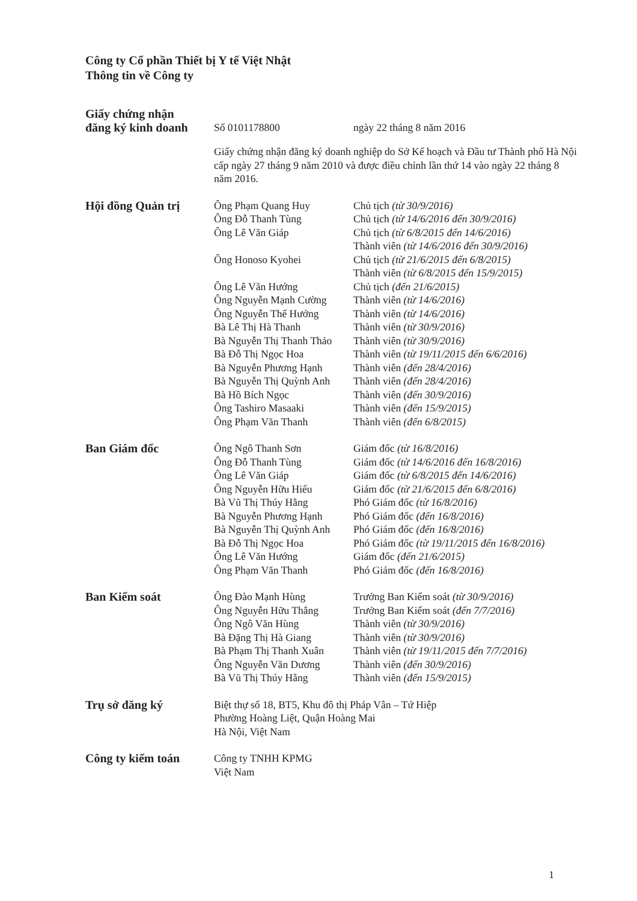Công ty Cổ phần Thiết bị Y tế Việt Nhật
Thông tin về Công ty
| Giấy chứng nhận đăng ký kinh doanh | Số 0101178800 | ngày 22 tháng 8 năm 2016 |
| | Giấy chứng nhận đăng ký doanh nghiệp do Sở Kế hoạch và Đầu tư Thành phố Hà Nội cấp ngày 27 tháng 9 năm 2010 và được điều chỉnh lần thứ 14 vào ngày 22 tháng 8 năm 2016. | |
| Hội đồng Quản trị | Ông Phạm Quang Huy | Chủ tịch (từ 30/9/2016) |
| | Ông Đỗ Thanh Tùng | Chủ tịch (từ 14/6/2016 đến 30/9/2016) |
| | Ông Lê Văn Giáp | Chủ tịch (từ 6/8/2015 đến 14/6/2016) Thành viên (từ 14/6/2016 đến 30/9/2016) |
| | Ông Honoso Kyohei | Chủ tịch (từ 21/6/2015 đến 6/8/2015) Thành viên (từ 6/8/2015 đến 15/9/2015) |
| | Ông Lê Văn Hướng | Chủ tịch (đến 21/6/2015) |
| | Ông Nguyễn Mạnh Cường | Thành viên (từ 14/6/2016) |
| | Ông Nguyễn Thế Hướng | Thành viên (từ 14/6/2016) |
| | Bà Lê Thị Hà Thanh | Thành viên (từ 30/9/2016) |
| | Bà Nguyễn Thị Thanh Thảo | Thành viên (từ 30/9/2016) |
| | Bà Đỗ Thị Ngọc Hoa | Thành viên (từ 19/11/2015 đến 6/6/2016) |
| | Bà Nguyễn Phương Hạnh | Thành viên (đến 28/4/2016) |
| | Bà Nguyễn Thị Quỳnh Anh | Thành viên (đến 28/4/2016) |
| | Bà Hồ Bích Ngọc | Thành viên (đến 30/9/2016) |
| | Ông Tashiro Masaaki | Thành viên (đến 15/9/2015) |
| | Ông Phạm Văn Thanh | Thành viên (đến 6/8/2015) |
| Ban Giám đốc | Ông Ngô Thanh Sơn | Giám đốc (từ 16/8/2016) |
| | Ông Đỗ Thanh Tùng | Giám đốc (từ 14/6/2016 đến 16/8/2016) |
| | Ông Lê Văn Giáp | Giám đốc (từ 6/8/2015 đến 14/6/2016) |
| | Ông Nguyễn Hữu Hiếu | Giám đốc (từ 21/6/2015 đến 6/8/2016) |
| | Bà Vũ Thị Thúy Hằng | Phó Giám đốc (từ 16/8/2016) |
| | Bà Nguyễn Phương Hạnh | Phó Giám đốc (đến 16/8/2016) |
| | Bà Nguyễn Thị Quỳnh Anh | Phó Giám đốc (đến 16/8/2016) |
| | Bà Đỗ Thị Ngọc Hoa | Phó Giám đốc (từ 19/11/2015 đến 16/8/2016) |
| | Ông Lê Văn Hướng | Giám đốc (đến 21/6/2015) |
| | Ông Phạm Văn Thanh | Phó Giám đốc (đến 16/8/2016) |
| Ban Kiểm soát | Ông Đào Mạnh Hùng | Trưởng Ban Kiểm soát (từ 30/9/2016) |
| | Ông Nguyễn Hữu Thắng | Trưởng Ban Kiểm soát (đến 7/7/2016) |
| | Ông Ngô Văn Hùng | Thành viên (từ 30/9/2016) |
| | Bà Đặng Thị Hà Giang | Thành viên (từ 30/9/2016) |
| | Bà Phạm Thị Thanh Xuân | Thành viên (từ 19/11/2015 đến 7/7/2016) |
| | Ông Nguyễn Văn Dương | Thành viên (đến 30/9/2016) |
| | Bà Vũ Thị Thúy Hằng | Thành viên (đến 15/9/2015) |
| Trụ sở đăng ký | Biệt thự số 18, BT5, Khu đô thị Pháp Vân – Tứ Hiệp Phường Hoàng Liệt, Quận Hoàng Mai Hà Nội, Việt Nam | |
| Công ty kiểm toán | Công ty TNHH KPMG Việt Nam | |
1